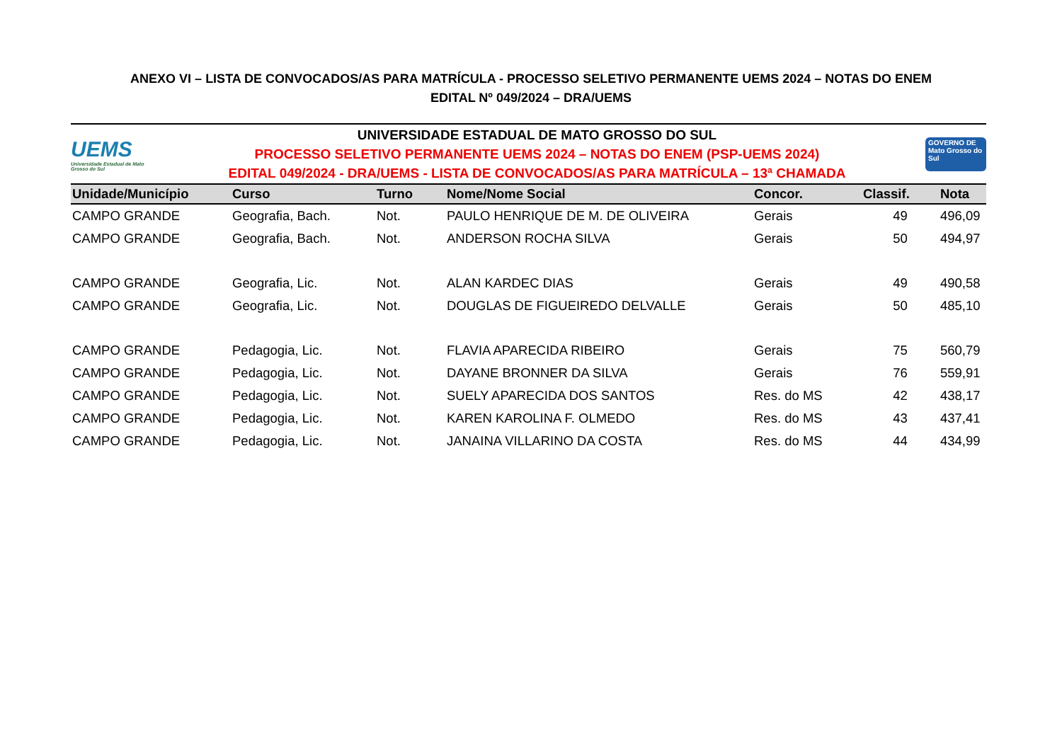ANEXO VI – LISTA DE CONVOCADOS/AS PARA MATRÍCULA - PROCESSO SELETIVO PERMANENTE UEMS 2024 – NOTAS DO ENEM
EDITAL Nº 049/2024 – DRA/UEMS
UEMS
Universidade Estadual de Mato Grosso do Sul
UNIVERSIDADE ESTADUAL DE MATO GROSSO DO SUL
PROCESSO SELETIVO PERMANENTE UEMS 2024 – NOTAS DO ENEM (PSP-UEMS 2024)
EDITAL 049/2024 - DRA/UEMS - LISTA DE CONVOCADOS/AS PARA MATRÍCULA – 13ª CHAMADA
GOVERNO DE Mato Grosso do Sul
| Unidade/Município | Curso | Turno | Nome/Nome Social | Concor. | Classif. | Nota |
| --- | --- | --- | --- | --- | --- | --- |
| CAMPO GRANDE | Geografia, Bach. | Not. | PAULO HENRIQUE DE M. DE OLIVEIRA | Gerais | 49 | 496,09 |
| CAMPO GRANDE | Geografia, Bach. | Not. | ANDERSON ROCHA SILVA | Gerais | 50 | 494,97 |
| CAMPO GRANDE | Geografia, Lic. | Not. | ALAN KARDEC DIAS | Gerais | 49 | 490,58 |
| CAMPO GRANDE | Geografia, Lic. | Not. | DOUGLAS DE FIGUEIREDO DELVALLE | Gerais | 50 | 485,10 |
| CAMPO GRANDE | Pedagogia, Lic. | Not. | FLAVIA APARECIDA RIBEIRO | Gerais | 75 | 560,79 |
| CAMPO GRANDE | Pedagogia, Lic. | Not. | DAYANE BRONNER DA SILVA | Gerais | 76 | 559,91 |
| CAMPO GRANDE | Pedagogia, Lic. | Not. | SUELY APARECIDA DOS SANTOS | Res. do MS | 42 | 438,17 |
| CAMPO GRANDE | Pedagogia, Lic. | Not. | KAREN KAROLINA F. OLMEDO | Res. do MS | 43 | 437,41 |
| CAMPO GRANDE | Pedagogia, Lic. | Not. | JANAINA VILLARINO DA COSTA | Res. do MS | 44 | 434,99 |